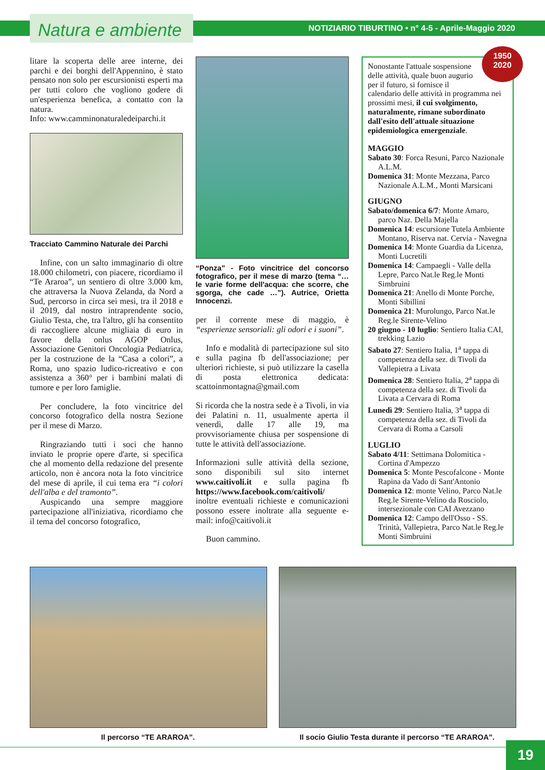Natura e ambiente
NOTIZIARIO TIBURTINO • n° 4-5 - Aprile-Maggio 2020
litare la scoperta delle aree interne, dei parchi e dei borghi dell'Appennino, è stato pensato non solo per escursionisti esperti ma per tutti coloro che vogliono godere di un'esperienza benefica, a contatto con la natura.
Info: www.camminonaturaledeiparchi.it
Tracciato Cammino Naturale dei Parchi
Infine, con un salto immaginario di oltre 18.000 chilometri, con piacere, ricordiamo il “Te Araroa”, un sentiero di oltre 3.000 km, che attraversa la Nuova Zelanda, da Nord a Sud, percorso in circa sei mesi, tra il 2018 e il 2019, dal nostro intraprendente socio, Giulio Testa, che, tra l'altro, gli ha consentito di raccogliere alcune migliaia di euro in favore della onlus AGOP Onlus, Associazione Genitori Oncologia Pediatrica, per la costruzione de la “Casa a colori”, a Roma, uno spazio ludico-ricreativo e con assistenza a 360° per i bambini malati di tumore e per loro famiglie.
Per concludere, la foto vincitrice del concorso fotografico della nostra Sezione per il mese di Marzo.
Ringraziando tutti i soci che hanno inviato le proprie opere d'arte, si specifica che al momento della redazione del presente articolo, non è ancora nota la foto vincitrice del mese di aprile, il cui tema era “i colori dell'alba e del tramonto”.
Auspicando una sempre maggiore partecipazione all'iniziativa, ricordiamo che il tema del concorso fotografico,
“Ponza” - Foto vincitrice del concorso fotografico, per il mese di marzo (tema “… le varie forme dell'acqua: che scorre, che sgorga, che cade …”). Autrice, Orietta Innocenzi.
per il corrente mese di maggio, è “esperienze sensoriali: gli odori e i suoni”.
Info e modalità di partecipazione sul sito e sulla pagina fb dell'associazione; per ulteriori richieste, si può utilizzare la casella di posta elettronica dedicata: scattoinmontagna@gmail.com
Si ricorda che la nostra sede è a Tivoli, in via dei Palatini n. 11, usualmente aperta il venerdì, dalle 17 alle 19, ma provvisoriamente chiusa per sospensione di tutte le attività dell'associazione.
Informazioni sulle attività della sezione, sono disponibili sul sito internet www.caitivoli.it e sulla pagina fb https://www.facebook.com/caitivoli/ inoltre eventuali richieste e comunicazioni possono essere inoltrate alla seguente e-mail: info@caitivoli.it
Buon cammino.
1950
2020
Nonostante l'attuale sospensione delle attività, quale buon augurio per il futuro, si fornisce il calendario delle attività in programma nei prossimi mesi, il cui svolgimento, naturalmente, rimane subordinato dall'esito dell'attuale situazione epidemiologica emergenziale.
MAGGIO
Sabato 30: Forca Resuni, Parco Nazionale A.L.M.
Domenica 31: Monte Mezzana, Parco Nazionale A.L.M., Monti Marsicani
GIUGNO
Sabato/domenica 6/7: Monte Amaro, parco Naz. Della Majella
Domenica 14: escursione Tutela Ambiente Montano, Riserva nat. Cervia - Navegna
Domenica 14: Monte Guardia da Licenza, Monti Lucretili
Domenica 14: Campaegli - Valle della Lepre, Parco Nat.le Reg.le Monti Simbruini
Domenica 21: Anello di Monte Porche, Monti Sibillini
Domenica 21: Murolungo, Parco Nat.le Reg.le Sirente-Velino
20 giugno - 10 luglio: Sentiero Italia CAI, trekking Lazio
Sabato 27: Sentiero Italia, 1<sup>a</sup> tappa di competenza della sez. di Tivoli da Vallepietra a Livata
Domenica 28: Sentiero Italia, 2<sup>a</sup> tappa di competenza della sez. di Tivoli da Livata a Cervara di Roma
Lunedì 29: Sentiero Italia, 3<sup>a</sup> tappa di competenza della sez. di Tivoli da Cervara di Roma a Carsoli
LUGLIO
Sabato 4/11: Settimana Dolomitica - Cortina d'Ampezzo
Domenica 5: Monte Pescofalcone - Monte Rapina da Vado di Sant'Antonio
Domenica 12: monte Velino, Parco Nat.le Reg.le Sirente-Velino da Rosciolo, intersezionale con CAI Avezzano
Domenica 12: Campo dell'Osso - SS. Trinità, Vallepietra, Parco Nat.le Reg.le Monti Simbruini
Il percorso “TE ARAROA”. Il socio Giulio Testa durante il percorso “TE ARAROA”.
19